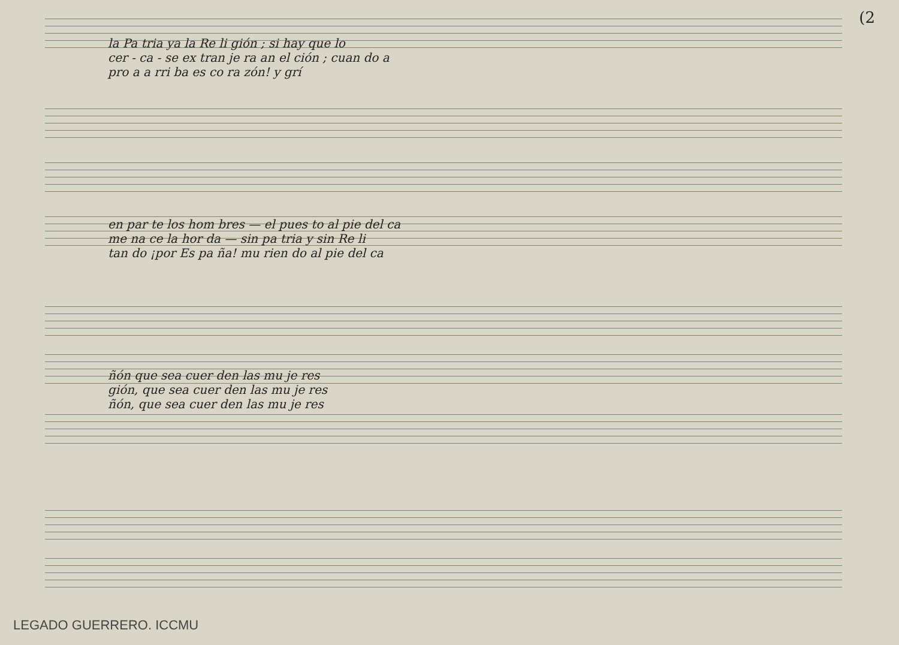(2
la Pa tria ya la Re li gión ; si hay que lo
cer - ca - se ex tran je ra an el ción ; cuan do a
pro a a rri ba es co ra zón! y grí
en par te los hom bres — el pues to al pie del ca
me na ce la hor da — sin pa tria y sin Re li
tan do ¡por Es pa ña! mu rien do al pie del ca
ñón que sea cuer den las mu je res
gión, que sea cuer den las mu je res
ñón, que sea cuer den las mu je res
LEGADO GUERRERO. ICCMU